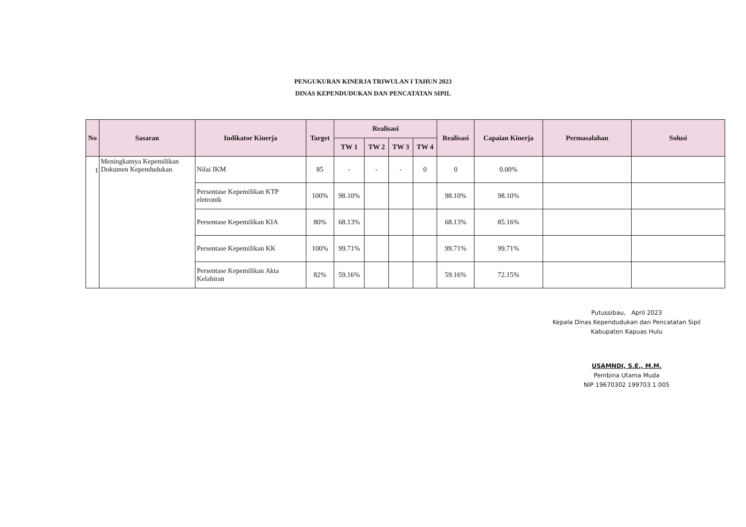PENGUKURAN KINERJA TRIWULAN I TAHUN 2023
DINAS KEPENDUDUKAN DAN PENCATATAN SIPIL
| No | Sasaran | Indikator Kinerja | Target | Realisasi | | | | Realisasi | Capaian Kinerja | Permasalahan | Solusi |
| --- | --- | --- | --- | --- | --- | --- | --- | --- | --- | --- | --- |
| | | | | TW 1 | TW 2 | TW 3 | TW 4 | | | | |
| 1 | Meningkatnya Kepemilikan Dokumen Kependudukan | Nilai IKM | 85 | - | - | - | 0 | 0 | 0.00% | | |
| | | Persentase Kepemilikan KTP eletronik | 100% | 98.10% | | | | 98.10% | 98.10% | | |
| | | Persentase Kepemilikan KIA | 80% | 68.13% | | | | 68.13% | 85.16% | | |
| | | Persentase Kepemilikan KK | 100% | 99.71% | | | | 99.71% | 99.71% | | |
| | | Persentase Kepemilikan Akta Kelahiran | 82% | 59.16% | | | | 59.16% | 72.15% | | |
Putussibau, April 2023
Kepala Dinas Kependudukan dan Pencatatan Sipil
Kabupaten Kapuas Hulu
USAMNDI, S.E., M.M.
Pembina Utama Muda
NIP 19670302 199703 1 005